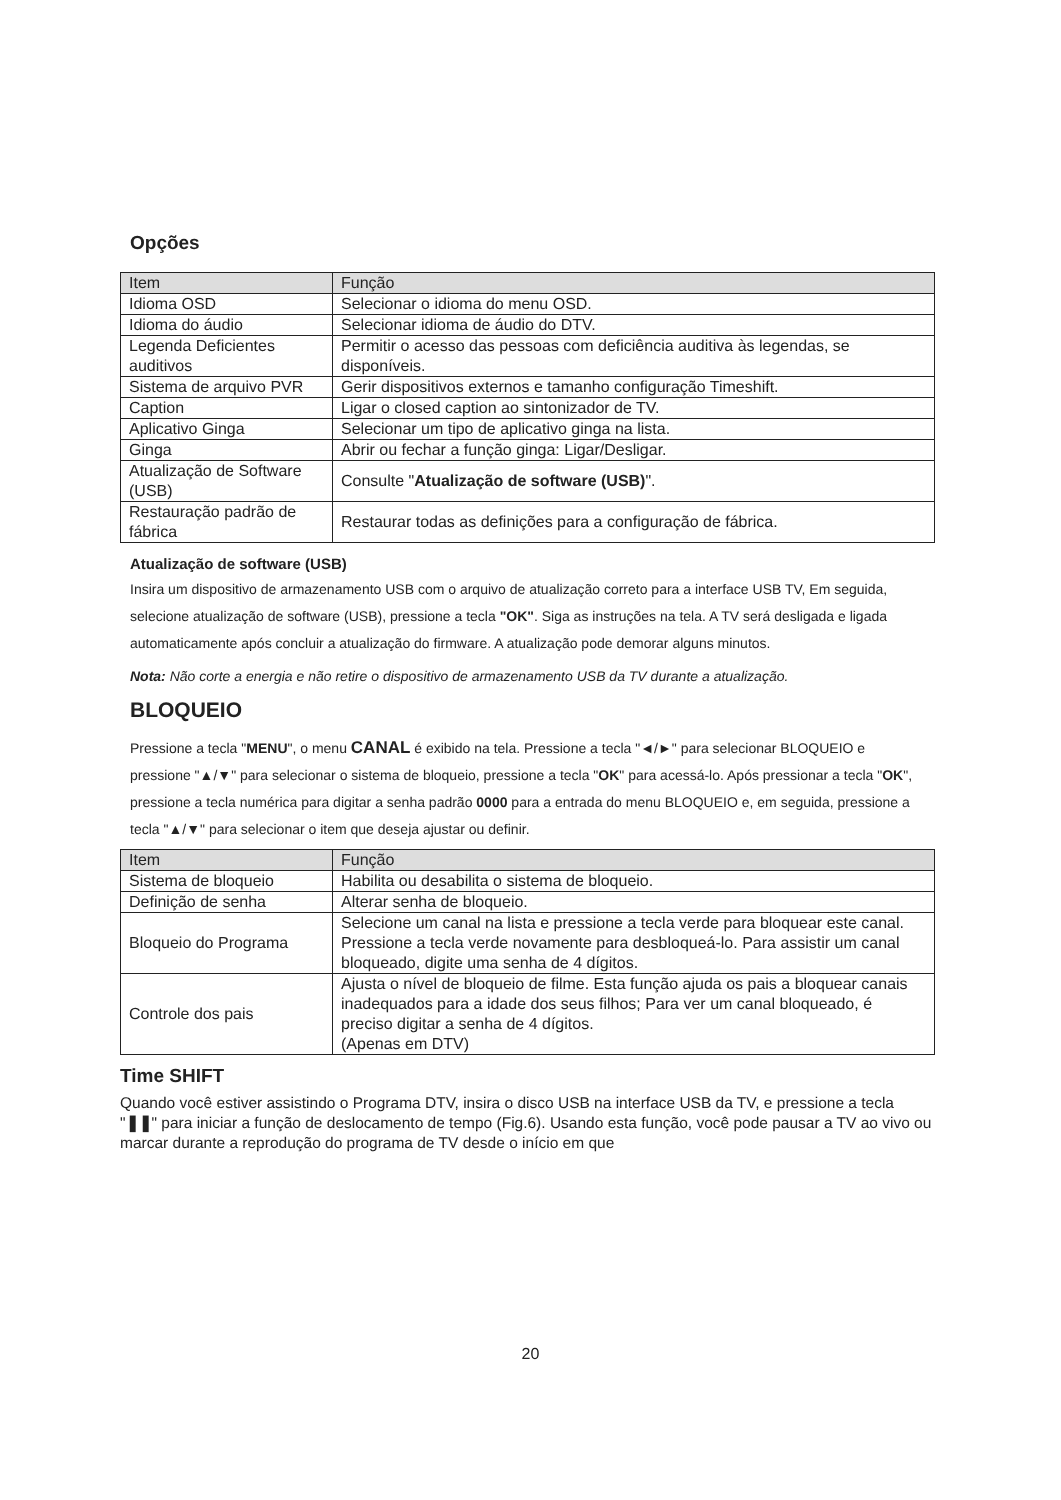Opções
| Item | Função |
| --- | --- |
| Idioma OSD | Selecionar o idioma do menu OSD. |
| Idioma do áudio | Selecionar idioma de áudio do DTV. |
| Legenda Deficientes auditivos | Permitir o acesso das pessoas com deficiência auditiva às legendas, se disponíveis. |
| Sistema de arquivo PVR | Gerir dispositivos externos e tamanho configuração Timeshift. |
| Caption | Ligar o closed caption ao sintonizador de TV. |
| Aplicativo Ginga | Selecionar um tipo de aplicativo ginga na lista. |
| Ginga | Abrir ou fechar a função ginga: Ligar/Desligar. |
| Atualização de Software (USB) | Consulte " Atualização de software (USB) ". |
| Restauração padrão de fábrica | Restaurar todas as definições para a configuração de fábrica. |
Atualização de software (USB)
Insira um dispositivo de armazenamento USB com o arquivo de atualização correto para a interface USB TV, Em seguida, selecione atualização de software (USB), pressione a tecla "OK". Siga as instruções na tela. A TV será desligada e ligada automaticamente após concluir a atualização do firmware. A atualização pode demorar alguns minutos.
Nota: Não corte a energia e não retire o dispositivo de armazenamento USB da TV durante a atualização.
BLOQUEIO
Pressione a tecla "MENU", o menu CANAL é exibido na tela. Pressione a tecla "◄/►" para selecionar BLOQUEIO e pressione "▲/▼" para selecionar o sistema de bloqueio, pressione a tecla "OK" para acessá-lo. Após pressionar a tecla "OK", pressione a tecla numérica para digitar a senha padrão 0000 para a entrada do menu BLOQUEIO e, em seguida, pressione a tecla "▲/▼" para selecionar o item que deseja ajustar ou definir.
| Item | Função |
| --- | --- |
| Sistema de bloqueio | Habilita ou desabilita o sistema de bloqueio. |
| Definição de senha | Alterar senha de bloqueio. |
| Bloqueio do Programa | Selecione um canal na lista e pressione a tecla verde para bloquear este canal. Pressione a tecla verde novamente para desbloqueá-lo. Para assistir um canal bloqueado, digite uma senha de 4 dígitos. |
| Controle dos pais | Ajusta o nível de bloqueio de filme. Esta função ajuda os pais a bloquear canais inadequados para a idade dos seus filhos; Para ver um canal bloqueado, é preciso digitar a senha de 4 dígitos. (Apenas em DTV) |
Time SHIFT
Quando você estiver assistindo o Programa DTV, insira o disco USB na interface USB da TV, e pressione a tecla "❚❚" para iniciar a função de deslocamento de tempo (Fig.6). Usando esta função, você pode pausar a TV ao vivo ou marcar durante a reprodução do programa de TV desde o início em que
20